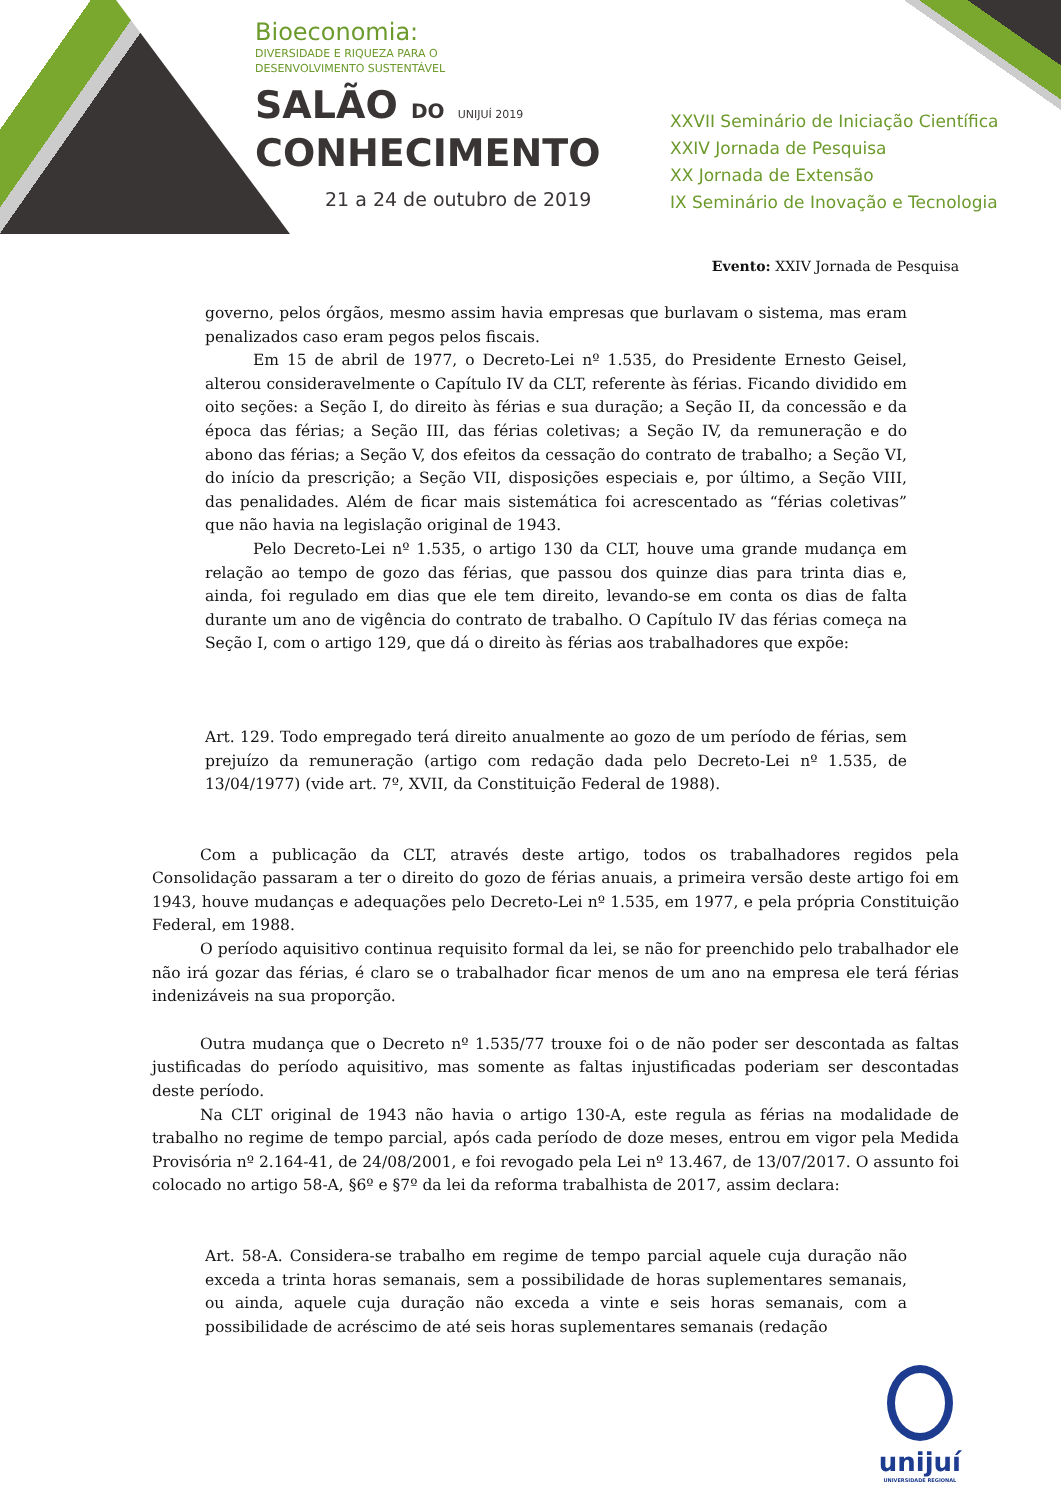Bioeconomia:
DIVERSIDADE E RIQUEZA PARA O
DESENVOLVIMENTO SUSTENTÁVEL
SALÃO DO UNIJUÍ 2019
CONHECIMENTO
21 a 24 de outubro de 2019
XXVII Seminário de Iniciação Científica
XXIV Jornada de Pesquisa
XX Jornada de Extensão
IX Seminário de Inovação e Tecnologia
Evento: XXIV Jornada de Pesquisa
governo, pelos órgãos, mesmo assim havia empresas que burlavam o sistema, mas eram penalizados caso eram pegos pelos fiscais.
Em 15 de abril de 1977, o Decreto-Lei nº 1.535, do Presidente Ernesto Geisel, alterou consideravelmente o Capítulo IV da CLT, referente às férias. Ficando dividido em oito seções: a Seção I, do direito às férias e sua duração; a Seção II, da concessão e da época das férias; a Seção III, das férias coletivas; a Seção IV, da remuneração e do abono das férias; a Seção V, dos efeitos da cessação do contrato de trabalho; a Seção VI, do início da prescrição; a Seção VII, disposições especiais e, por último, a Seção VIII, das penalidades. Além de ficar mais sistemática foi acrescentado as “férias coletivas” que não havia na legislação original de 1943.
Pelo Decreto-Lei nº 1.535, o artigo 130 da CLT, houve uma grande mudança em relação ao tempo de gozo das férias, que passou dos quinze dias para trinta dias e, ainda, foi regulado em dias que ele tem direito, levando-se em conta os dias de falta durante um ano de vigência do contrato de trabalho. O Capítulo IV das férias começa na Seção I, com o artigo 129, que dá o direito às férias aos trabalhadores que expõe:
Art. 129. Todo empregado terá direito anualmente ao gozo de um período de férias, sem prejuízo da remuneração (artigo com redação dada pelo Decreto-Lei nº 1.535, de 13/04/1977) (vide art. 7º, XVII, da Constituição Federal de 1988).
Com a publicação da CLT, através deste artigo, todos os trabalhadores regidos pela Consolidação passaram a ter o direito do gozo de férias anuais, a primeira versão deste artigo foi em 1943, houve mudanças e adequações pelo Decreto-Lei nº 1.535, em 1977, e pela própria Constituição Federal, em 1988.
O período aquisitivo continua requisito formal da lei, se não for preenchido pelo trabalhador ele não irá gozar das férias, é claro se o trabalhador ficar menos de um ano na empresa ele terá férias indenizáveis na sua proporção.
Outra mudança que o Decreto nº 1.535/77 trouxe foi o de não poder ser descontada as faltas justificadas do período aquisitivo, mas somente as faltas injustificadas poderiam ser descontadas deste período.
Na CLT original de 1943 não havia o artigo 130-A, este regula as férias na modalidade de trabalho no regime de tempo parcial, após cada período de doze meses, entrou em vigor pela Medida Provisória nº 2.164-41, de 24/08/2001, e foi revogado pela Lei nº 13.467, de 13/07/2017. O assunto foi colocado no artigo 58-A, §6º e §7º da lei da reforma trabalhista de 2017, assim declara:
Art. 58-A. Considera-se trabalho em regime de tempo parcial aquele cuja duração não exceda a trinta horas semanais, sem a possibilidade de horas suplementares semanais, ou ainda, aquele cuja duração não exceda a vinte e seis horas semanais, com a possibilidade de acréscimo de até seis horas suplementares semanais (redação
unijuí
UNIVERSIDADE REGIONAL